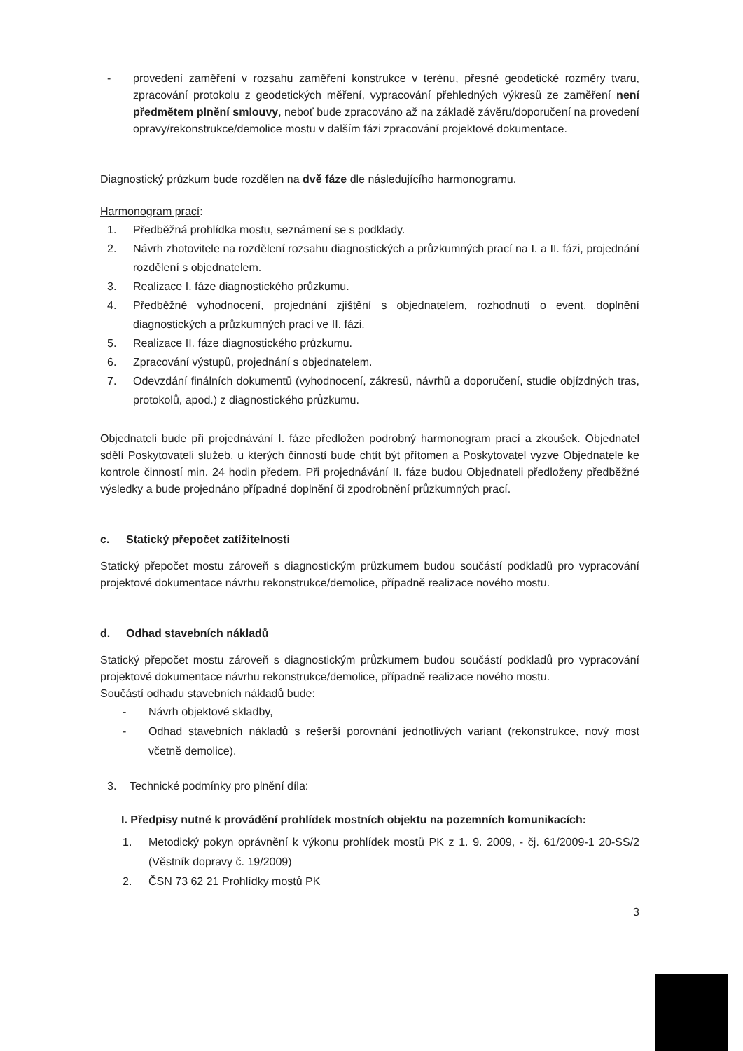- provedení zaměření v rozsahu zaměření konstrukce v terénu, přesné geodetické rozměry tvaru, zpracování protokolu z geodetických měření, vypracování přehledných výkresů ze zaměření není předmětem plnění smlouvy, neboť bude zpracováno až na základě závěru/doporučení na provedení opravy/rekonstrukce/demolice mostu v dalším fázi zpracování projektové dokumentace.
Diagnostický průzkum bude rozdělen na dvě fáze dle následujícího harmonogramu.
Harmonogram prací:
1. Předběžná prohlídka mostu, seznámení se s podklady.
2. Návrh zhotovitele na rozdělení rozsahu diagnostických a průzkumných prací na I. a II. fázi, projednání rozdělení s objednatelem.
3. Realizace I. fáze diagnostického průzkumu.
4. Předběžné vyhodnocení, projednání zjištění s objednatelem, rozhodnutí o event. doplnění diagnostických a průzkumných prací ve II. fázi.
5. Realizace II. fáze diagnostického průzkumu.
6. Zpracování výstupů, projednání s objednatelem.
7. Odevzdání finálních dokumentů (vyhodnocení, zákresů, návrhů a doporučení, studie objízdných tras, protokolů, apod.) z diagnostického průzkumu.
Objednateli bude při projednávání I. fáze předložen podrobný harmonogram prací a zkoušek. Objednatel sdělí Poskytovateli služeb, u kterých činností bude chtít být přítomen a Poskytovatel vyzve Objednatele ke kontrole činností min. 24 hodin předem. Při projednávání II. fáze budou Objednateli předloženy předběžné výsledky a bude projednáno případné doplnění či zpodrobnění průzkumných prací.
c. Statický přepočet zatížitelnosti
Statický přepočet mostu zároveň s diagnostickým průzkumem budou součástí podkladů pro vypracování projektové dokumentace návrhu rekonstrukce/demolice, případně realizace nového mostu.
d. Odhad stavebních nákladů
Statický přepočet mostu zároveň s diagnostickým průzkumem budou součástí podkladů pro vypracování projektové dokumentace návrhu rekonstrukce/demolice, případně realizace nového mostu.
Součástí odhadu stavebních nákladů bude:
- Návrh objektové skladby,
- Odhad stavebních nákladů s rešerší porovnání jednotlivých variant (rekonstrukce, nový most včetně demolice).
3. Technické podmínky pro plnění díla:
I. Předpisy nutné k provádění prohlídek mostních objektu na pozemních komunikacích:
1. Metodický pokyn oprávnění k výkonu prohlídek mostů PK z 1. 9. 2009, - čj. 61/2009-1 20-SS/2 (Věstník dopravy č. 19/2009)
2. ČSN 73 62 21 Prohlídky mostů PK
3